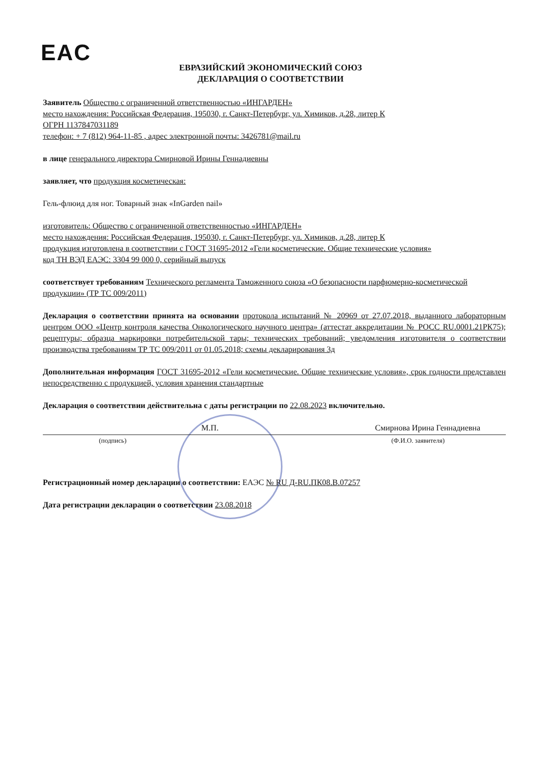EAC
ЕВРАЗИЙСКИЙ ЭКОНОМИЧЕСКИЙ СОЮЗ
ДЕКЛАРАЦИЯ О СООТВЕТСТВИИ
Заявитель Общество с ограниченной ответственностью «ИНГАРДЕН»
место нахождения: Российская Федерация, 195030, г. Санкт-Петербург, ул. Химиков, д.28, литер К
ОГРН 1137847031189
телефон: + 7 (812) 964-11-85 , адрес электронной почты: 3426781@mail.ru
в лице генерального директора Смирновой Ирины Геннадиевны
заявляет, что продукция косметическая:
Гель-флюид для ног. Товарный знак «InGarden nail»
изготовитель: Общество с ограниченной ответственностью «ИНГАРДЕН»
место нахождения: Российская Федерация, 195030, г. Санкт-Петербург, ул. Химиков, д.28, литер К
продукция изготовлена в соответствии с ГОСТ 31695-2012 «Гели косметические. Общие технические условия»
код ТН ВЭД ЕАЭС: 3304 99 000 0, серийный выпуск
соответствует требованиям Технического регламента Таможенного союза «О безопасности парфюмерно-косметической продукции» (ТР ТС 009/2011)
Декларация о соответствии принята на основании протокола испытаний № 20969 от 27.07.2018, выданного лабораторным центром ООО «Центр контроля качества Онкологического научного центра» (аттестат аккредитации № РОСС RU.0001.21РК75); рецептуры; образца маркировки потребительской тары; технических требований; уведомления изготовителя о соответствии производства требованиям ТР ТС 009/2011 от 01.05.2018; схемы декларирования 3д
Дополнительная информация ГОСТ 31695-2012 «Гели косметические. Общие технические условия», срок годности представлен непосредственно с продукцией, условия хранения стандартные
Декларация о соответствии действительна с даты регистрации по 22.08.2023 включительно.
М.П. Смирнова Ирина Геннадиевна
(подпись) (Ф.И.О. заявителя)
Регистрационный номер декларации о соответствии: ЕАЭС № RU Д-RU.ПК08.В.07257
Дата регистрации декларации о соответствии 23.08.2018